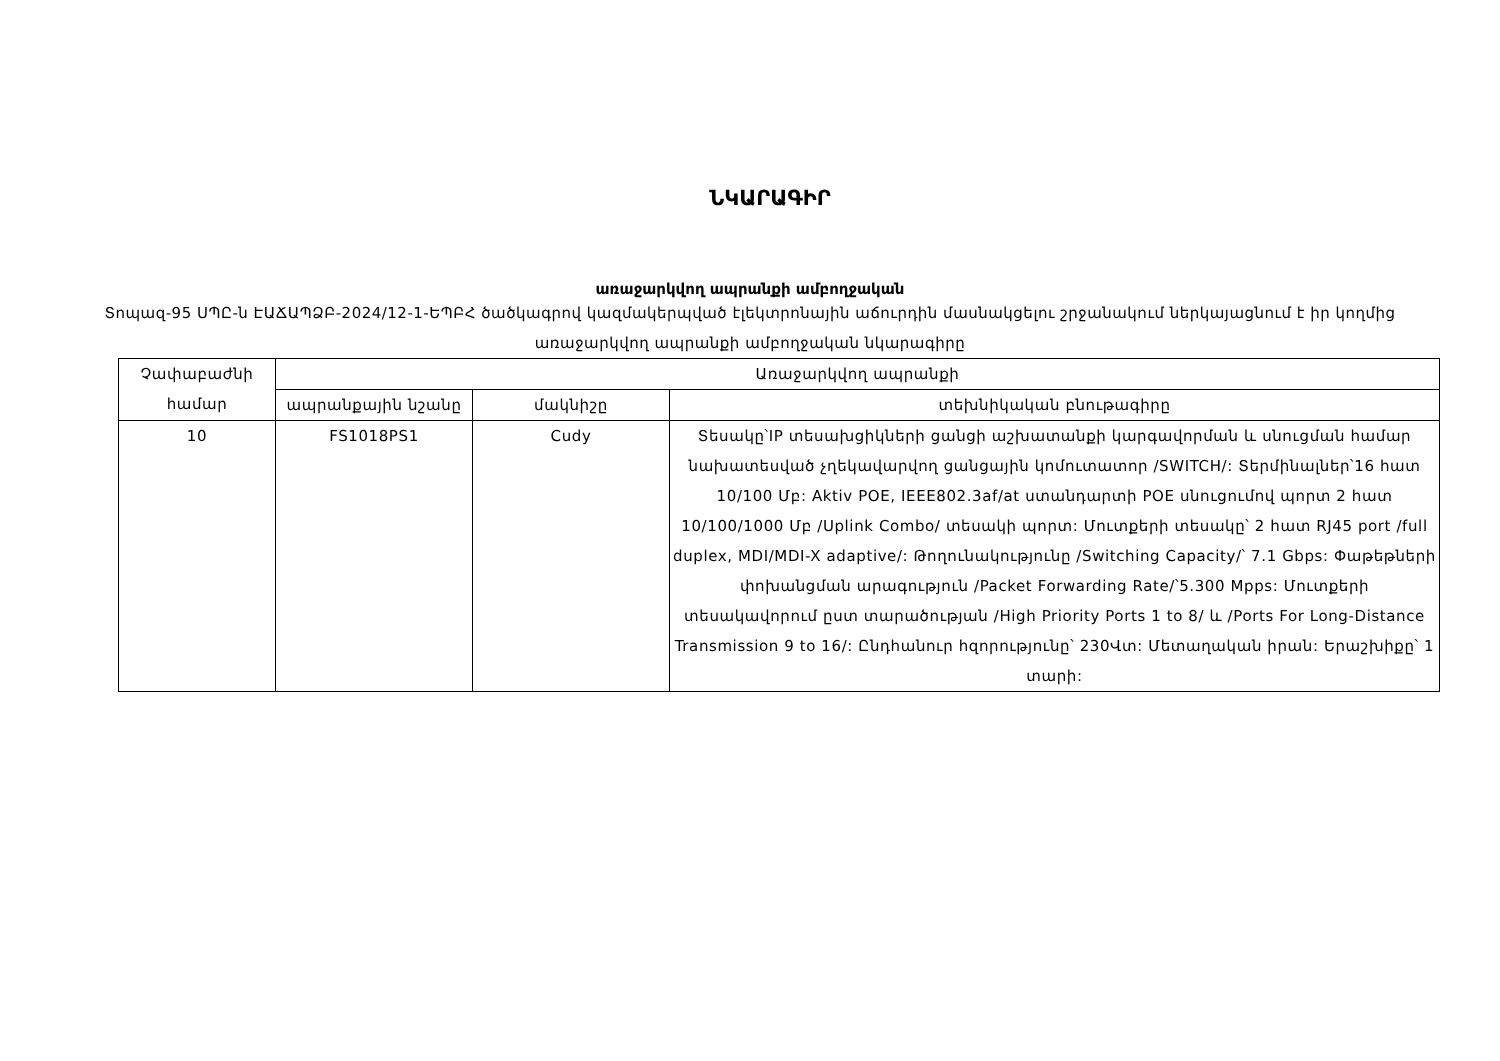ՆԿԱՐԱԳԻՐ
առաջարկվող ապրանքի ամբողջական
Տոպազ-95 ՍՊԸ-ն ԷԱՃԱՊՁԲ-2024/12-1-ԵՊԲՀ ծածկագրով կազմակերպված էլեկտրոնային աճուրդին մասնակցելու շրջանակում ներկայացնում է իր կողմից առաջարկվող ապրանքի ամբողջական նկարագիրը
| Չափաբաժնի համար | Առաջարկվող ապրանքի | | |
| --- | --- | --- | --- |
| | ապրանքային նշանը | մակնիշը | տեխնիկական բնութագիրը |
| 10 | FS1018PS1 | Cudy | Տեսակը՝IP տեսախցիկների ցանցի աշխատանքի կարգավորման և սնուցման համար նախատեսված չղեկավարվող ցանցային կոմուտատոր /SWITCH/: Տերմինալներ՝16 հատ 10/100 Մբ: Aktiv POE, IEEE802.3af/at ստանդարտի POE սնուցումով պորտ 2 հատ 10/100/1000 Մբ /Uplink Combo/ տեսակի պորտ: Մուտքերի տեսակը՝ 2 հատ RJ45 port /full duplex, MDI/MDI-X adaptive/: Թողունակությունը /Switching Capacity/՝ 7.1 Gbps: Փաթեթների փոխանցման արագություն /Packet Forwarding Rate/՝5.300 Mpps: Մուտքերի տեսակավորում ըստ տարածության /High Priority Ports 1 to 8/ և /Ports For Long-Distance Transmission 9 to 16/: Ընդհանուր հզորությունը՝ 230Վտ: Մետաղական իրան: Երաշխիքը՝ 1 տարի: |